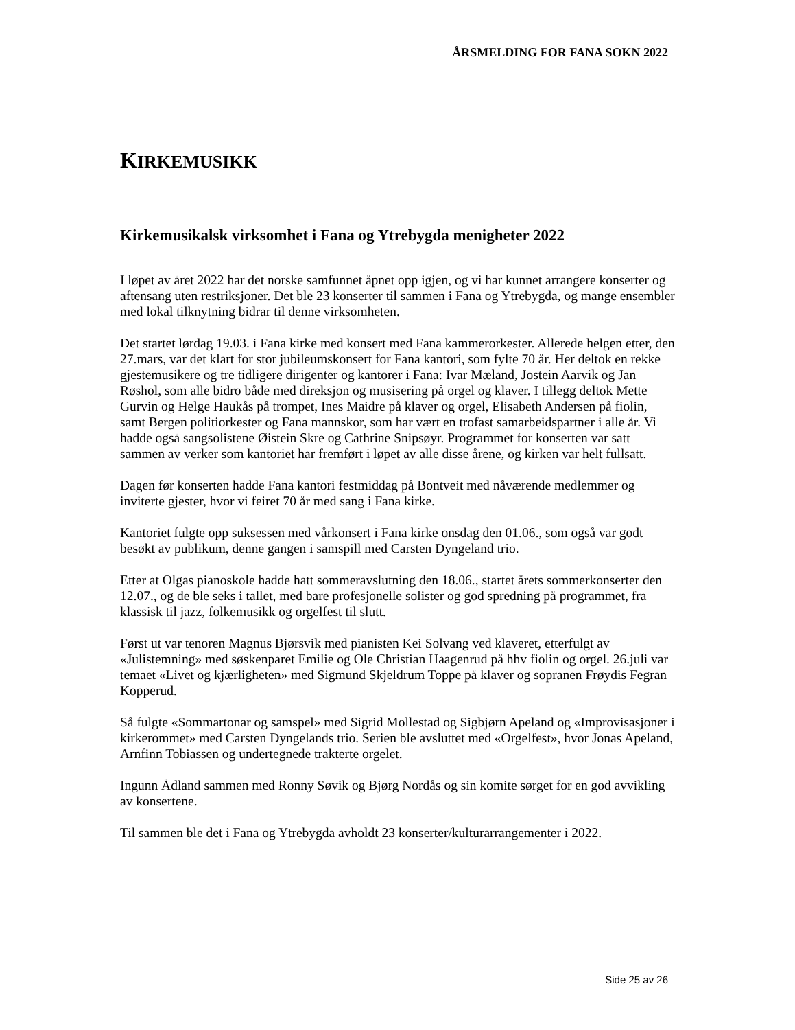ÅRSMELDING FOR FANA SOKN 2022
KIRKEMUSIKK
Kirkemusikalsk virksomhet i Fana og Ytrebygda menigheter 2022
I løpet av året 2022 har det norske samfunnet åpnet opp igjen, og vi har kunnet arrangere konserter og aftensang uten restriksjoner. Det ble 23 konserter til sammen i Fana og Ytrebygda, og mange ensembler med lokal tilknytning bidrar til denne virksomheten.
Det startet lørdag 19.03. i Fana kirke med konsert med Fana kammerorkester. Allerede helgen etter, den 27.mars, var det klart for stor jubileumskonsert for Fana kantori, som fylte 70 år. Her deltok en rekke gjestemusikere og tre tidligere dirigenter og kantorer i Fana: Ivar Mæland, Jostein Aarvik og Jan Røshol, som alle bidro både med direksjon og musisering på orgel og klaver. I tillegg deltok Mette Gurvin og Helge Haukås på trompet, Ines Maidre på klaver og orgel, Elisabeth Andersen på fiolin, samt Bergen politiorkester og Fana mannskor, som har vært en trofast samarbeidspartner i alle år. Vi hadde også sangsolistene Øistein Skre og Cathrine Snipsøyr. Programmet for konserten var satt sammen av verker som kantoriet har fremført i løpet av alle disse årene, og kirken var helt fullsatt.
Dagen før konserten hadde Fana kantori festmiddag på Bontveit med nåværende medlemmer og inviterte gjester, hvor vi feiret 70 år med sang i Fana kirke.
Kantoriet fulgte opp suksessen med vårkonsert i Fana kirke onsdag den 01.06., som også var godt besøkt av publikum, denne gangen i samspill med Carsten Dyngeland trio.
Etter at Olgas pianoskole hadde hatt sommeravslutning den 18.06., startet årets sommerkonserter den 12.07., og de ble seks i tallet, med bare profesjonelle solister og god spredning på programmet, fra klassisk til jazz, folkemusikk og orgelfest til slutt.
Først ut var tenoren Magnus Bjørsvik med pianisten Kei Solvang ved klaveret, etterfulgt av «Julistemning» med søskenparet Emilie og Ole Christian Haagenrud på hhv fiolin og orgel. 26.juli var temaet «Livet og kjærligheten» med Sigmund Skjeldrum Toppe på klaver og sopranen Frøydis Fegran Kopperud.
Så fulgte «Sommartonar og samspel» med Sigrid Mollestad og Sigbjørn Apeland og «Improvisasjoner i kirkerommet» med Carsten Dyngelands trio. Serien ble avsluttet med «Orgelfest», hvor Jonas Apeland, Arnfinn Tobiassen og undertegnede trakterte orgelet.
Ingunn Ådland sammen med Ronny Søvik og Bjørg Nordås og sin komite sørget for en god avvikling av konsertene.
Til sammen ble det i Fana og Ytrebygda avholdt 23 konserter/kulturarrangementer i 2022.
Side 25 av 26